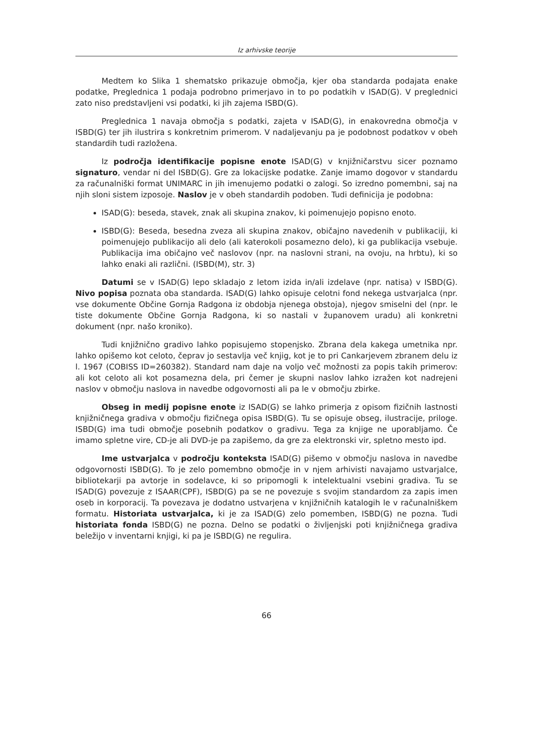Iz arhivske teorije
Medtem ko Slika 1 shematsko prikazuje območja, kjer oba standarda podajata enake podatke, Preglednica 1 podaja podrobno primerjavo in to po podatkih v ISAD(G). V preglednici zato niso predstavljeni vsi podatki, ki jih zajema ISBD(G).
Preglednica 1 navaja območja s podatki, zajeta v ISAD(G), in enakovredna območja v ISBD(G) ter jih ilustrira s konkretnim primerom. V nadaljevanju pa je podobnost podatkov v obeh standardih tudi razložena.
Iz področja identifikacije popisne enote ISAD(G) v knjižničarstvu sicer poznamo signaturo, vendar ni del ISBD(G). Gre za lokacijske podatke. Zanje imamo dogovor v standardu za računalniški format UNIMARC in jih imenujemo podatki o zalogi. So izredno pomembni, saj na njih sloni sistem izposoje. Naslov je v obeh standardih podoben. Tudi definicija je podobna:
ISAD(G): beseda, stavek, znak ali skupina znakov, ki poimenujejo popisno enoto.
ISBD(G): Beseda, besedna zveza ali skupina znakov, običajno navedenih v publikaciji, ki poimenujejo publikacijo ali delo (ali katerokoli posamezno delo), ki ga publikacija vsebuje. Publikacija ima običajno več naslovov (npr. na naslovni strani, na ovoju, na hrbtu), ki so lahko enaki ali različni. (ISBD(M), str. 3)
Datumi se v ISAD(G) lepo skladajo z letom izida in/ali izdelave (npr. natisa) v ISBD(G). Nivo popisa poznata oba standarda. ISAD(G) lahko opisuje celotni fond nekega ustvarjalca (npr. vse dokumente Občine Gornja Radgona iz obdobja njenega obstoja), njegov smiselni del (npr. le tiste dokumente Občine Gornja Radgona, ki so nastali v županovem uradu) ali konkretni dokument (npr. našo kroniko).
Tudi knjižnično gradivo lahko popisujemo stopenjsko. Zbrana dela kakega umetnika npr. lahko opišemo kot celoto, čeprav jo sestavlja več knjig, kot je to pri Cankarjevem zbranem delu iz l. 1967 (COBISS ID=260382). Standard nam daje na voljo več možnosti za popis takih primerov: ali kot celoto ali kot posamezna dela, pri čemer je skupni naslov lahko izražen kot nadrejeni naslov v območju naslova in navedbe odgovornosti ali pa le v območju zbirke.
Obseg in medij popisne enote iz ISAD(G) se lahko primerja z opisom fizičnih lastnosti knjižničnega gradiva v območju fizičnega opisa ISBD(G). Tu se opisuje obseg, ilustracije, priloge. ISBD(G) ima tudi območje posebnih podatkov o gradivu. Tega za knjige ne uporabljamo. Če imamo spletne vire, CD-je ali DVD-je pa zapišemo, da gre za elektronski vir, spletno mesto ipd.
Ime ustvarjalca v področju konteksta ISAD(G) pišemo v območju naslova in navedbe odgovornosti ISBD(G). To je zelo pomembno območje in v njem arhivisti navajamo ustvarjalce, bibliotekarji pa avtorje in sodelavce, ki so pripomogli k intelektualni vsebini gradiva. Tu se ISAD(G) povezuje z ISAAR(CPF), ISBD(G) pa se ne povezuje s svojim standardom za zapis imen oseb in korporacij. Ta povezava je dodatno ustvarjena v knjižničnih katalogih le v računalniškem formatu. Historiata ustvarjalca, ki je za ISAD(G) zelo pomemben, ISBD(G) ne pozna. Tudi historiata fonda ISBD(G) ne pozna. Delno se podatki o življenjski poti knjižničnega gradiva beležijo v inventarni knjigi, ki pa je ISBD(G) ne regulira.
66